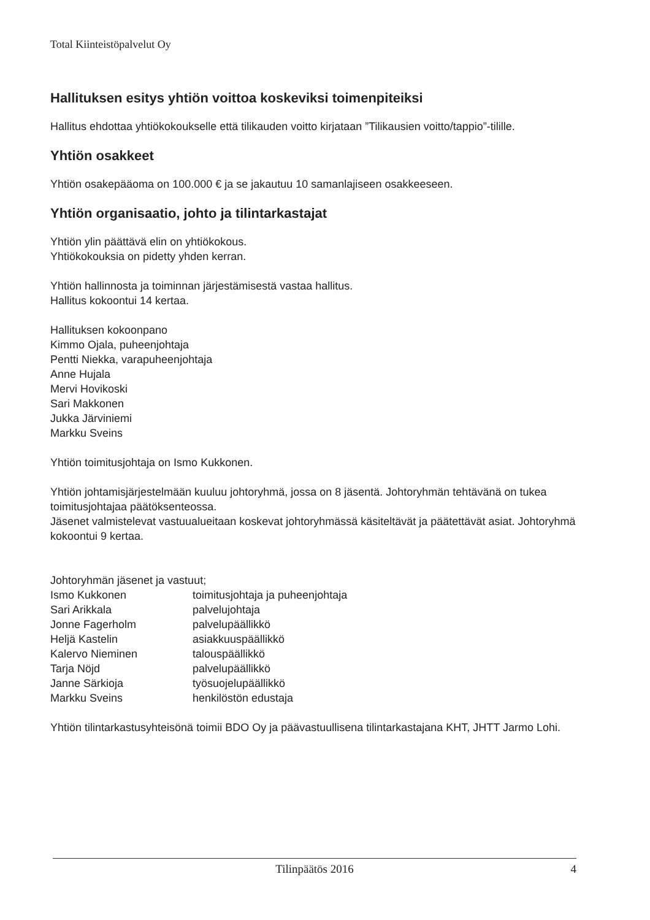Total Kiinteistöpalvelut Oy
Hallituksen esitys yhtiön voittoa koskeviksi toimenpiteiksi
Hallitus ehdottaa yhtiökokoukselle että tilikauden voitto kirjataan ”Tilikausien voitto/tappio”-tilille.
Yhtiön osakkeet
Yhtiön osakepääoma on 100.000 € ja se jakautuu 10 samanlajiseen osakkeeseen.
Yhtiön organisaatio, johto ja tilintarkastajat
Yhtiön ylin päättävä elin on yhtiökokous.
Yhtiökokouksia on pidetty yhden kerran.
Yhtiön hallinnosta ja toiminnan järjestämisestä vastaa hallitus.
Hallitus kokoontui 14 kertaa.
Hallituksen kokoonpano
Kimmo Ojala, puheenjohtaja
Pentti Niekka, varapuheenjohtaja
Anne Hujala
Mervi Hovikoski
Sari Makkonen
Jukka Järviniemi
Markku Sveins
Yhtiön toimitusjohtaja on Ismo Kukkonen.
Yhtiön johtamisjärjestelmään kuuluu johtoryhmä, jossa on 8 jäsentä. Johtoryhmän tehtävänä on tukea toimitusjohtajaa päätöksenteossa.
Jäsenet valmistelevat vastuualueitaan koskevat johtoryhmässä käsiteltävät ja päätettävät asiat. Johtoryhmä kokoontui 9 kertaa.
Johtoryhmän jäsenet ja vastuut;
| Ismo Kukkonen | toimitusjohtaja ja puheenjohtaja |
| Sari Arikkala | palvelujohtaja |
| Jonne Fagerholm | palvelupäällikkö |
| Heljä Kastelin | asiakkuuspäällikkö |
| Kalervo Nieminen | talouspäällikkö |
| Tarja Nöjd | palvelupäällikkö |
| Janne Särkioja | työsuojelupäällikkö |
| Markku Sveins | henkilöstön edustaja |
Yhtiön tilintarkastusyhteisönä toimii BDO Oy ja päävastuullisena tilintarkastajana KHT, JHTT Jarmo Lohi.
Tilinpäätös 2016
4